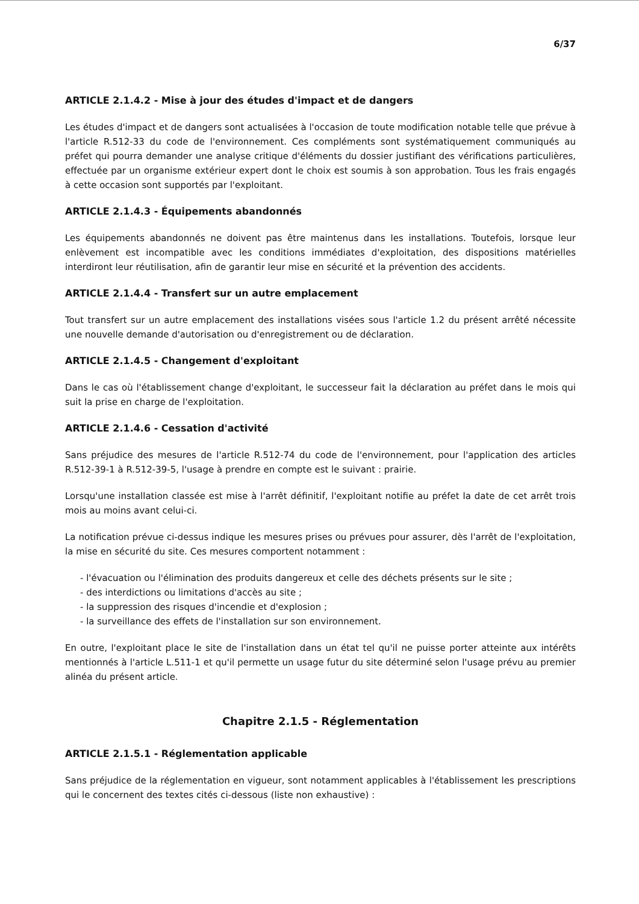6/37
ARTICLE 2.1.4.2 - Mise à jour des études d'impact et de dangers
Les études d'impact et de dangers sont actualisées à l'occasion de toute modification notable telle que prévue à l'article R.512-33 du code de l'environnement. Ces compléments sont systématiquement communiqués au préfet qui pourra demander une analyse critique d'éléments du dossier justifiant des vérifications particulières, effectuée par un organisme extérieur expert dont le choix est soumis à son approbation. Tous les frais engagés à cette occasion sont supportés par l'exploitant.
ARTICLE 2.1.4.3 - Équipements abandonnés
Les équipements abandonnés ne doivent pas être maintenus dans les installations. Toutefois, lorsque leur enlèvement est incompatible avec les conditions immédiates d'exploitation, des dispositions matérielles interdiront leur réutilisation, afin de garantir leur mise en sécurité et la prévention des accidents.
ARTICLE 2.1.4.4 - Transfert sur un autre emplacement
Tout transfert sur un autre emplacement des installations visées sous l'article 1.2 du présent arrêté nécessite une nouvelle demande d'autorisation ou d'enregistrement ou de déclaration.
ARTICLE 2.1.4.5 - Changement d'exploitant
Dans le cas où l'établissement change d'exploitant, le successeur fait la déclaration au préfet dans le mois qui suit la prise en charge de l'exploitation.
ARTICLE 2.1.4.6 - Cessation d'activité
Sans préjudice des mesures de l'article R.512-74 du code de l'environnement, pour l'application des articles R.512-39-1 à R.512-39-5, l'usage à prendre en compte est le suivant : prairie.
Lorsqu'une installation classée est mise à l'arrêt définitif, l'exploitant notifie au préfet la date de cet arrêt trois mois au moins avant celui-ci.
La notification prévue ci-dessus indique les mesures prises ou prévues pour assurer, dès l'arrêt de l'exploitation, la mise en sécurité du site. Ces mesures comportent notamment :
- l'évacuation ou l'élimination des produits dangereux et celle des déchets présents sur le site ;
- des interdictions ou limitations d'accès au site ;
- la suppression des risques d'incendie et d'explosion ;
- la surveillance des effets de l'installation sur son environnement.
En outre, l'exploitant place le site de l'installation dans un état tel qu'il ne puisse porter atteinte aux intérêts mentionnés à l'article L.511-1 et qu'il permette un usage futur du site déterminé selon l'usage prévu au premier alinéa du présent article.
Chapitre 2.1.5 - Réglementation
ARTICLE 2.1.5.1 - Réglementation applicable
Sans préjudice de la réglementation en vigueur, sont notamment applicables à l'établissement les prescriptions qui le concernent des textes cités ci-dessous (liste non exhaustive) :